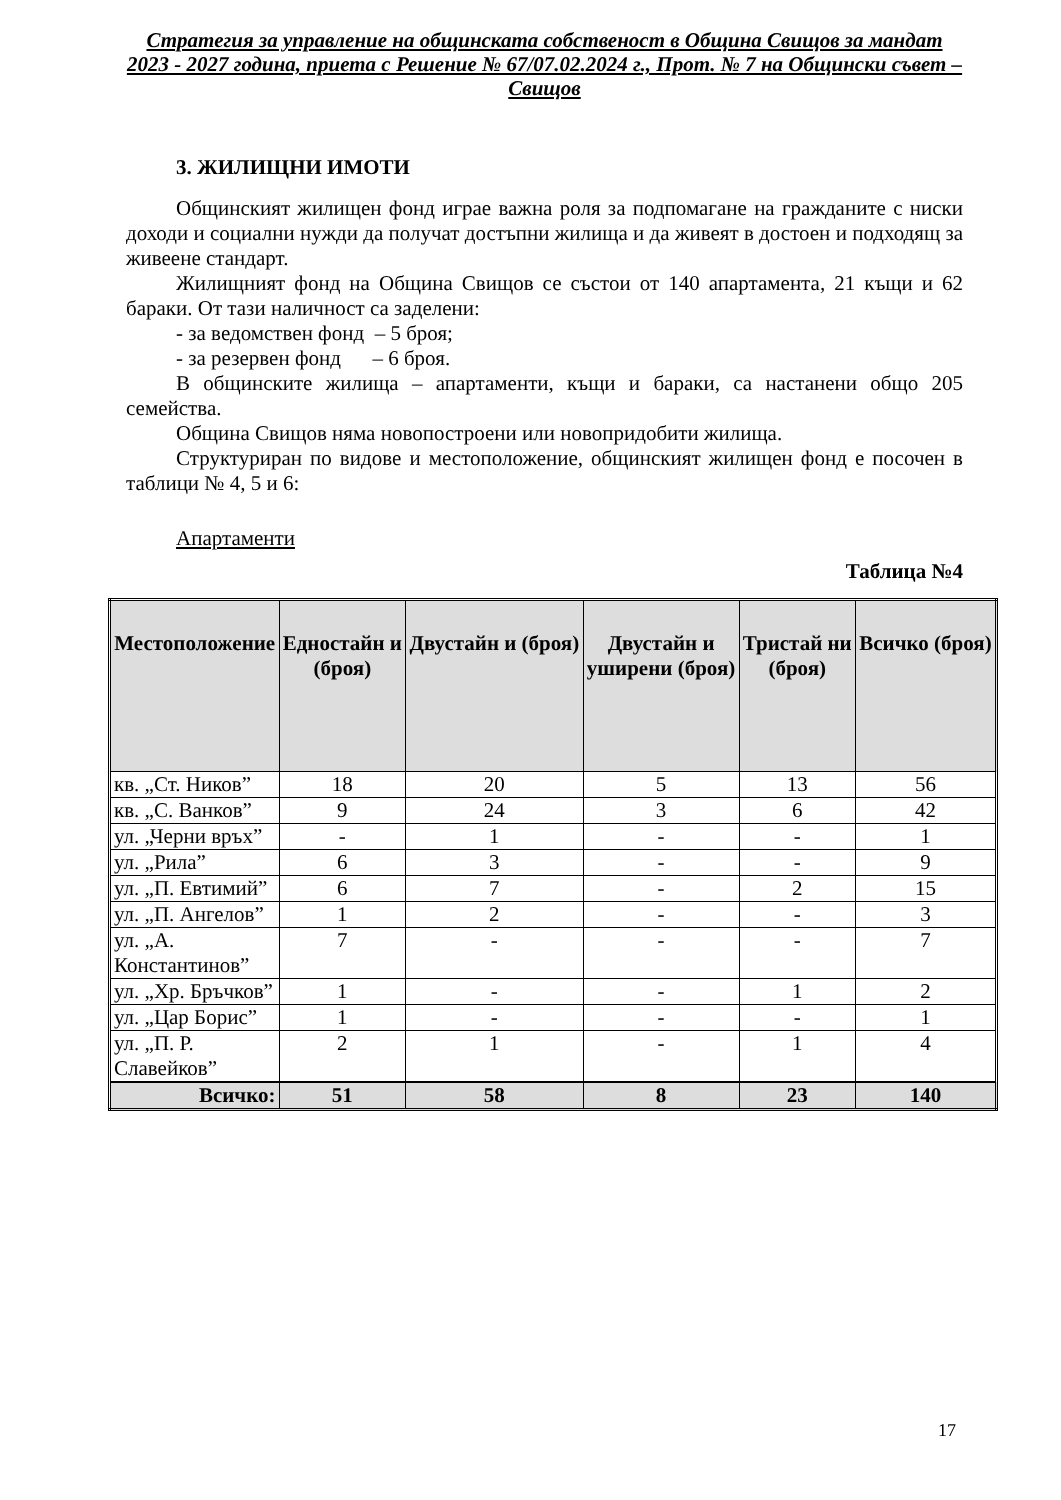Стратегия за управление на общинската собственост в Община Свищов за мандат 2023 - 2027 година, приета с Решение № 67/07.02.2024 г., Прот. № 7 на Общински съвет – Свищов
3. ЖИЛИЩНИ ИМОТИ
Общинският жилищен фонд играе важна роля за подпомагане на гражданите с ниски доходи и социални нужди да получат достъпни жилища и да живеят в достоен и подходящ за живеене стандарт.
Жилищният фонд на Община Свищов се състои от 140 апартамента, 21 къщи и 62 бараки. От тази наличност са заделени:
- за ведомствен фонд – 5 броя;
- за резервен фонд – 6 броя.
В общинските жилища – апартаменти, къщи и бараки, са настанени общо 205 семейства.
Община Свищов няма новопостроени или новопридобити жилища.
Структуриран по видове и местоположение, общинският жилищен фонд е посочен в таблици № 4, 5 и 6:
Апартаменти
Таблица №4
| Местоположение | Едностайн и (броя) | Двустайн и (броя) | Двустайн и уширени (броя) | Тристай ни (броя) | Всичко (броя) |
| --- | --- | --- | --- | --- | --- |
| кв. „Ст. Ников” | 18 | 20 | 5 | 13 | 56 |
| кв. „С. Ванков” | 9 | 24 | 3 | 6 | 42 |
| ул. „Черни връх” | - | 1 | - | - | 1 |
| ул. „Рила” | 6 | 3 | - | - | 9 |
| ул. „П. Евтимий” | 6 | 7 | - | 2 | 15 |
| ул. „П. Ангелов” | 1 | 2 | - | - | 3 |
| ул. „А. Константинов” | 7 | - | - | - | 7 |
| ул. „Хр. Бръчков” | 1 | - | - | 1 | 2 |
| ул. „Цар Борис” | 1 | - | - | - | 1 |
| ул. „П. Р. Славейков” | 2 | 1 | - | 1 | 4 |
| Всичко: | 51 | 58 | 8 | 23 | 140 |
17